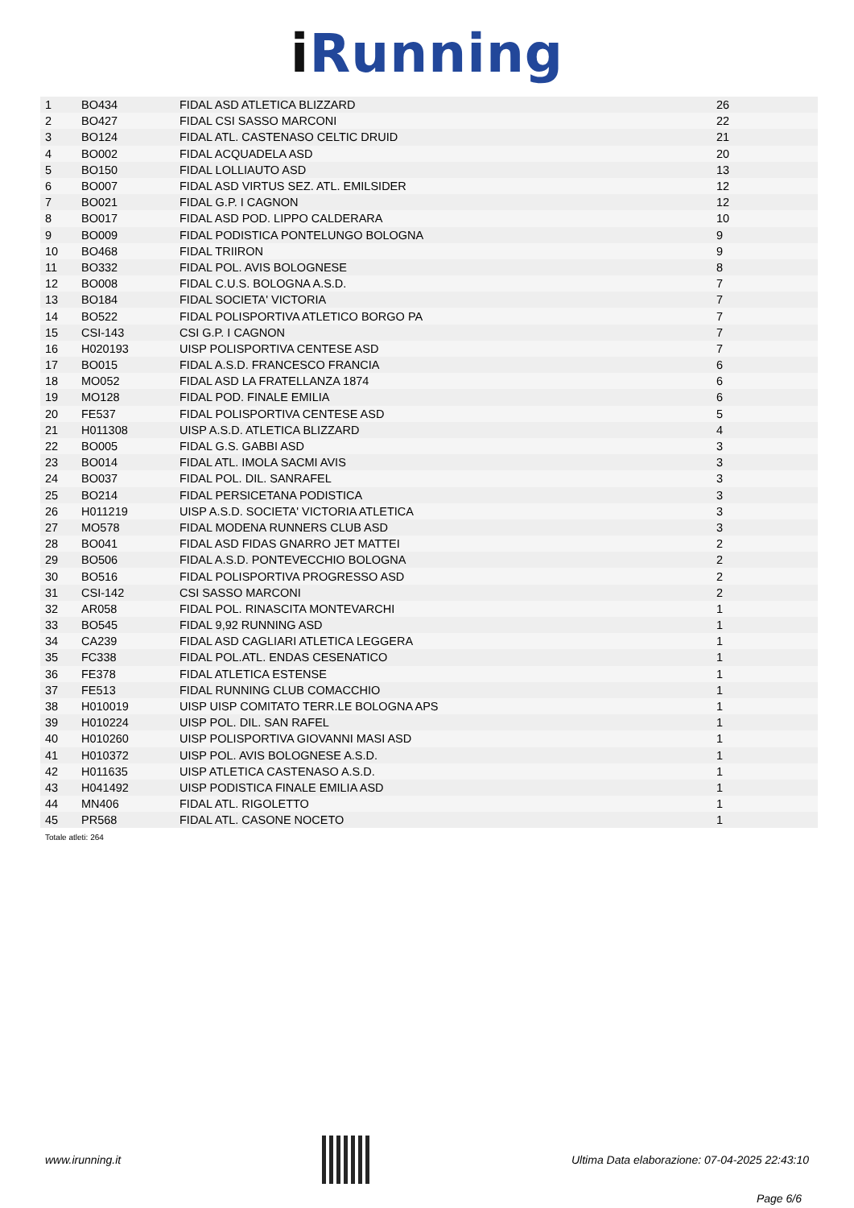iRunning
| 1 | BO434 | FIDAL ASD ATLETICA BLIZZARD | 26 |
| 2 | BO427 | FIDAL CSI SASSO MARCONI | 22 |
| 3 | BO124 | FIDAL ATL. CASTENASO CELTIC DRUID | 21 |
| 4 | BO002 | FIDAL ACQUADELA ASD | 20 |
| 5 | BO150 | FIDAL LOLLIAUTO ASD | 13 |
| 6 | BO007 | FIDAL ASD VIRTUS SEZ. ATL. EMILSIDER | 12 |
| 7 | BO021 | FIDAL G.P. I CAGNON | 12 |
| 8 | BO017 | FIDAL ASD POD. LIPPO CALDERARA | 10 |
| 9 | BO009 | FIDAL PODISTICA PONTELUNGO BOLOGNA | 9 |
| 10 | BO468 | FIDAL TRIIRON | 9 |
| 11 | BO332 | FIDAL POL. AVIS BOLOGNESE | 8 |
| 12 | BO008 | FIDAL C.U.S. BOLOGNA A.S.D. | 7 |
| 13 | BO184 | FIDAL SOCIETA' VICTORIA | 7 |
| 14 | BO522 | FIDAL POLISPORTIVA ATLETICO BORGO PA | 7 |
| 15 | CSI-143 | CSI G.P. I CAGNON | 7 |
| 16 | H020193 | UISP POLISPORTIVA CENTESE ASD | 7 |
| 17 | BO015 | FIDAL A.S.D. FRANCESCO FRANCIA | 6 |
| 18 | MO052 | FIDAL ASD LA FRATELLANZA 1874 | 6 |
| 19 | MO128 | FIDAL POD. FINALE EMILIA | 6 |
| 20 | FE537 | FIDAL POLISPORTIVA CENTESE ASD | 5 |
| 21 | H011308 | UISP A.S.D. ATLETICA BLIZZARD | 4 |
| 22 | BO005 | FIDAL G.S. GABBI ASD | 3 |
| 23 | BO014 | FIDAL ATL. IMOLA SACMI AVIS | 3 |
| 24 | BO037 | FIDAL POL. DIL. SANRAFEL | 3 |
| 25 | BO214 | FIDAL PERSICETANA PODISTICA | 3 |
| 26 | H011219 | UISP A.S.D. SOCIETA' VICTORIA ATLETICA | 3 |
| 27 | MO578 | FIDAL MODENA RUNNERS CLUB ASD | 3 |
| 28 | BO041 | FIDAL ASD FIDAS GNARRO JET MATTEI | 2 |
| 29 | BO506 | FIDAL A.S.D. PONTEVECCHIO BOLOGNA | 2 |
| 30 | BO516 | FIDAL POLISPORTIVA PROGRESSO ASD | 2 |
| 31 | CSI-142 | CSI SASSO MARCONI | 2 |
| 32 | AR058 | FIDAL POL. RINASCITA MONTEVARCHI | 1 |
| 33 | BO545 | FIDAL 9,92 RUNNING ASD | 1 |
| 34 | CA239 | FIDAL ASD CAGLIARI ATLETICA LEGGERA | 1 |
| 35 | FC338 | FIDAL POL.ATL. ENDAS CESENATICO | 1 |
| 36 | FE378 | FIDAL ATLETICA ESTENSE | 1 |
| 37 | FE513 | FIDAL RUNNING CLUB COMACCHIO | 1 |
| 38 | H010019 | UISP UISP COMITATO TERR.LE BOLOGNA APS | 1 |
| 39 | H010224 | UISP POL. DIL. SAN RAFEL | 1 |
| 40 | H010260 | UISP POLISPORTIVA GIOVANNI MASI ASD | 1 |
| 41 | H010372 | UISP POL. AVIS BOLOGNESE A.S.D. | 1 |
| 42 | H011635 | UISP ATLETICA CASTENASO A.S.D. | 1 |
| 43 | H041492 | UISP PODISTICA FINALE EMILIA ASD | 1 |
| 44 | MN406 | FIDAL ATL. RIGOLETTO | 1 |
| 45 | PR568 | FIDAL ATL. CASONE NOCETO | 1 |
Totale atleti: 264
www.irunning.it
Ultima Data elaborazione: 07-04-2025 22:43:10
Page 6/6